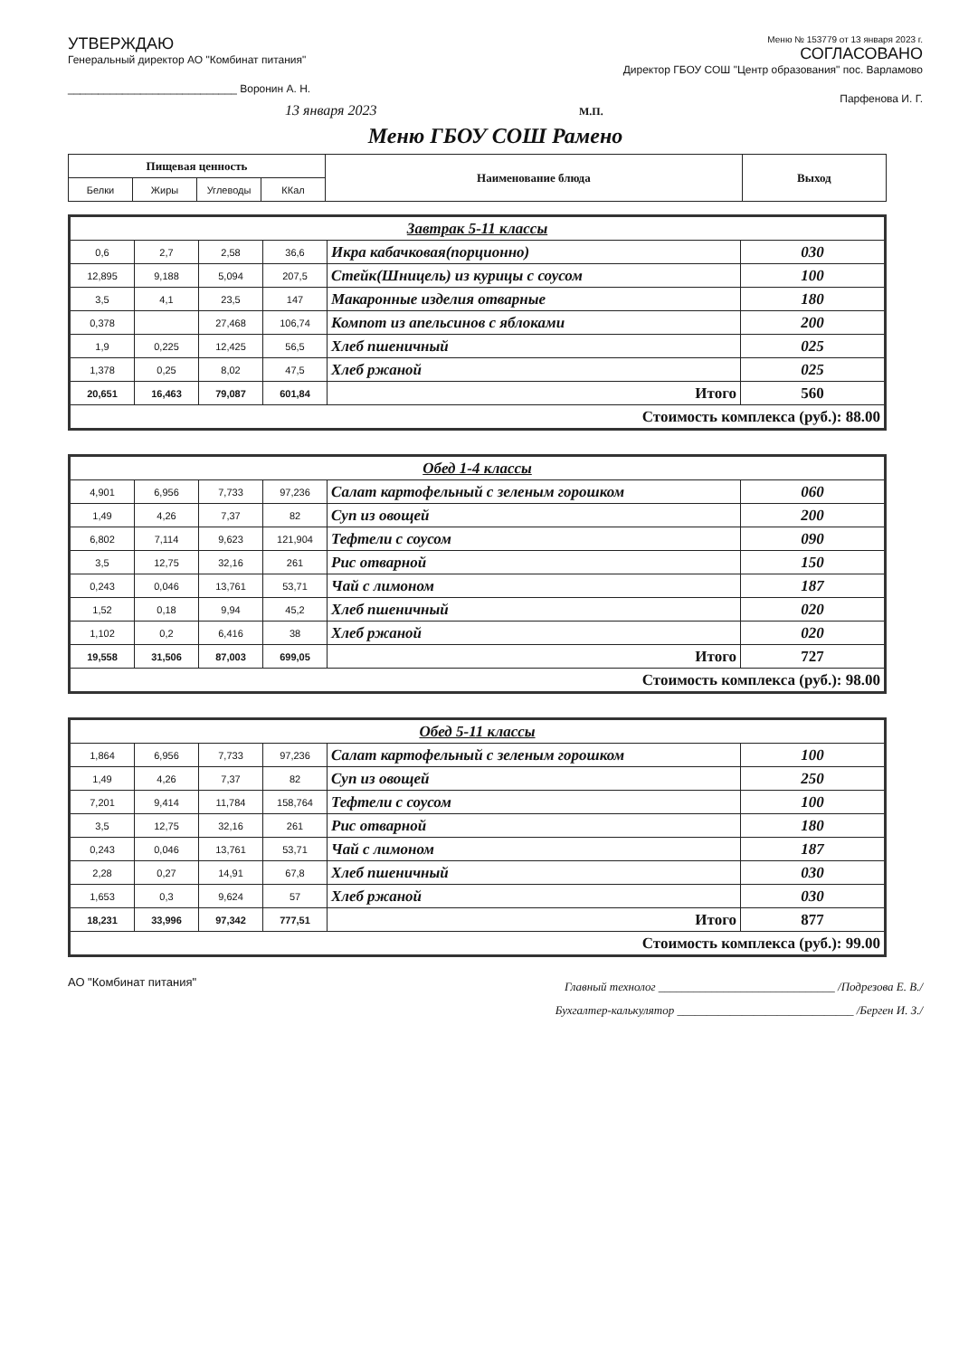УТВЕРЖДАЮ
Генеральный директор АО "Комбинат питания"
____________________________ Воронин А. Н.
13 января 2023
Меню № 153779 от 13 января 2023 г.
СОГЛАСОВАНО
Директор ГБОУ СОШ "Центр образования" пос. Варламово
Парфенова И. Г.
М.П.
Меню ГБОУ СОШ Рамено
| Пищевая ценность | | | | Наименование блюда | Выход |
| --- | --- | --- | --- | --- | --- |
| Белки | Жиры | Углеводы | ККал | | |
| Завтрак 5-11 классы | | | | | |
| 0,6 | 2,7 | 2,58 | 36,6 | Икра кабачковая(порционно) | 030 |
| 12,895 | 9,188 | 5,094 | 207,5 | Стейк(Шницель) из курицы с соусом | 100 |
| 3,5 | 4,1 | 23,5 | 147 | Макаронные изделия отварные | 180 |
| 0,378 | | 27,468 | 106,74 | Компот из апельсинов с яблоками | 200 |
| 1,9 | 0,225 | 12,425 | 56,5 | Хлеб пшеничный | 025 |
| 1,378 | 0,25 | 8,02 | 47,5 | Хлеб ржаной | 025 |
| 20,651 | 16,463 | 79,087 | 601,84 | Итого | 560 |
| Стоимость комплекса (руб.): 88.00 | | | | | |
| Обед 1-4 классы | | | | | |
| 4,901 | 6,956 | 7,733 | 97,236 | Салат картофельный с зеленым горошком | 060 |
| 1,49 | 4,26 | 7,37 | 82 | Суп из овощей | 200 |
| 6,802 | 7,114 | 9,623 | 121,904 | Тефтели с соусом | 090 |
| 3,5 | 12,75 | 32,16 | 261 | Рис отварной | 150 |
| 0,243 | 0,046 | 13,761 | 53,71 | Чай с лимоном | 187 |
| 1,52 | 0,18 | 9,94 | 45,2 | Хлеб пшеничный | 020 |
| 1,102 | 0,2 | 6,416 | 38 | Хлеб ржаной | 020 |
| 19,558 | 31,506 | 87,003 | 699,05 | Итого | 727 |
| Стоимость комплекса (руб.): 98.00 | | | | | |
| Обед 5-11 классы | | | | | |
| 1,864 | 6,956 | 7,733 | 97,236 | Салат картофельный с зеленым горошком | 100 |
| 1,49 | 4,26 | 7,37 | 82 | Суп из овощей | 250 |
| 7,201 | 9,414 | 11,784 | 158,764 | Тефтели с соусом | 100 |
| 3,5 | 12,75 | 32,16 | 261 | Рис отварной | 180 |
| 0,243 | 0,046 | 13,761 | 53,71 | Чай с лимоном | 187 |
| 2,28 | 0,27 | 14,91 | 67,8 | Хлеб пшеничный | 030 |
| 1,653 | 0,3 | 9,624 | 57 | Хлеб ржаной | 030 |
| 18,231 | 33,996 | 97,342 | 777,51 | Итого | 877 |
| Стоимость комплекса (руб.): 99.00 | | | | | |
АО "Комбинат питания"
Главный технолог ______________________________ /Подрезова Е. В./
Бухгалтер-калькулятор ______________________________ /Берген И. З./